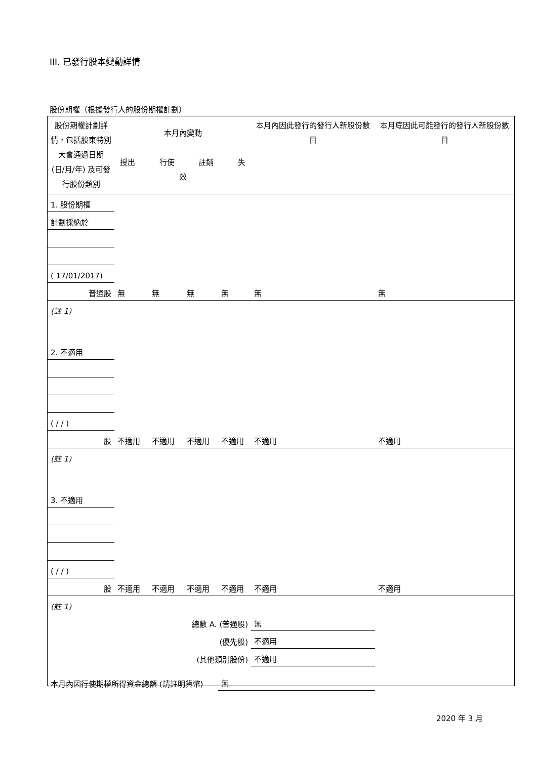III. 已發行股本變動詳情
股份期權（根據發行人的股份期權計劃）
| 股份期權計劃詳情，包括股東特別大會通過日期 (日/月/年) 及可發行股份類別 | 本月內變動 授出 行使 註銷 失效 | | | | 本月內因此發行的發行人新股份數目 | 本月底因此可能發行的發行人新股份數目 |
| 1. 股份期權 | | | | | | |
| 計劃採納於 | | | | | | |
| ( 17/01/2017) | | | | | | |
| 普通股 | 無 | 無 | 無 | 無 | 無 | 無 |
| (註 1) | | | | | | |
| 2. 不適用 | | | | | | |
| ( / / ) | | | | | | |
| 股 | 不適用 | 不適用 | 不適用 | 不適用 | 不適用 | 不適用 |
| (註 1) | | | | | | |
| 3. 不適用 | | | | | | |
| ( / / ) | | | | | | |
| 股 | 不適用 | 不適用 | 不適用 | 不適用 | 不適用 | 不適用 |
| (註 1) | | | | | | |
| 總數 A. (普通股) | | | | | 無 | |
| (優先股) | | | | | 不適用 | |
| (其他類別股份) | | | | | 不適用 | |
| 本月內因行使期權所得資金總額 (請註明貨幣) | | | | 無 | | |
2020 年 3 月